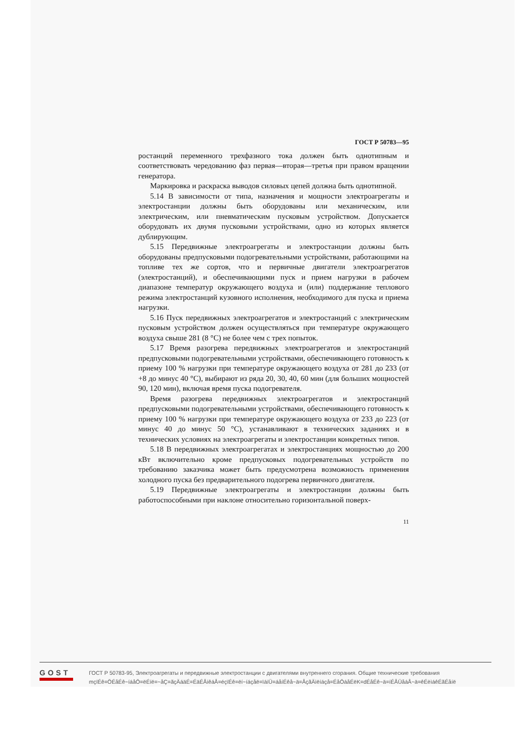ГОСТ Р 50783—95
ростанций переменного трехфазного тока должен быть однотипным и соответствовать чередованию фаз первая—вторая—третья при правом вращении генератора.
Маркировка и раскраска выводов силовых цепей должна быть однотипной.
5.14 В зависимости от типа, назначения и мощности электроагрегаты и электростанции должны быть оборудованы или механическим, или электрическим, или пневматическим пусковым устройством. Допускается оборудовать их двумя пусковыми устройствами, одно из которых является дублирующим.
5.15 Передвижные электроагрегаты и электростанции должны быть оборудованы предпусковыми подогревательными устройствами, работающими на топливе тех же сортов, что и первичные двигатели электроагрегатов (электростанций), и обеспечивающими пуск и прием нагрузки в рабочем диапазоне температур окружающего воздуха и (или) поддержание теплового режима электростанций кузовного исполнения, необходимого для пуска и приема нагрузки.
5.16 Пуск передвижных электроагрегатов и электростанций с электрическим пусковым устройством должен осуществляться при температуре окружающего воздуха свыше 281 (8 °С) не более чем с трех попыток.
5.17 Время разогрева передвижных электроагрегатов и электростанций предпусковыми подогревательными устройствами, обеспечивающего готовность к приему 100 % нагрузки при температуре окружающего воздуха от 281 до 233 (от +8 до минус 40 °С), выбирают из ряда 20, 30, 40, 60 мин (для больших мощностей 90, 120 мин), включая время пуска подогревателя.
Время разогрева передвижных электроагрегатов и электростанций предпусковыми подогревательными устройствами, обеспечивающего готовность к приему 100 % нагрузки при температуре окружающего воздуха от 233 до 223 (от минус 40 до минус 50 °С), устанавливают в технических заданиях и в технических условиях на электроагрегаты и электростанции конкретных типов.
5.18 В передвижных электроагрегатах и электростанциях мощностью до 200 кВт включительно кроме предпусковых подогревательных устройств по требованию заказчика может быть предусмотрена возможность применения холодного пуска без предварительного подогрева первичного двигателя.
5.19 Передвижные электроагрегаты и электростанции должны быть работоспособными при наклоне относительно горизонтальной поверх-
11
GOST
ГОСТ Р 50783-95, Электроагрегаты и передвижные электростанции с двигателями внутреннего сгорания. Общие технические требования
mçïÉê=ÖÉåÉê~íáåÖ=ëÉíë=~åÇ=ãçÄáäÉ=ÉäÉÅíêáÅ=éçïÉê=ëí~íáçåë=ïáíÜ=áåíÉêå~ä=ÅçãÄìëíáçå=ÉåÖáåÉëK=dÉåÉê~ä=íÉÅÜåáÅ~ä=êÉèìáêÉãÉåíë